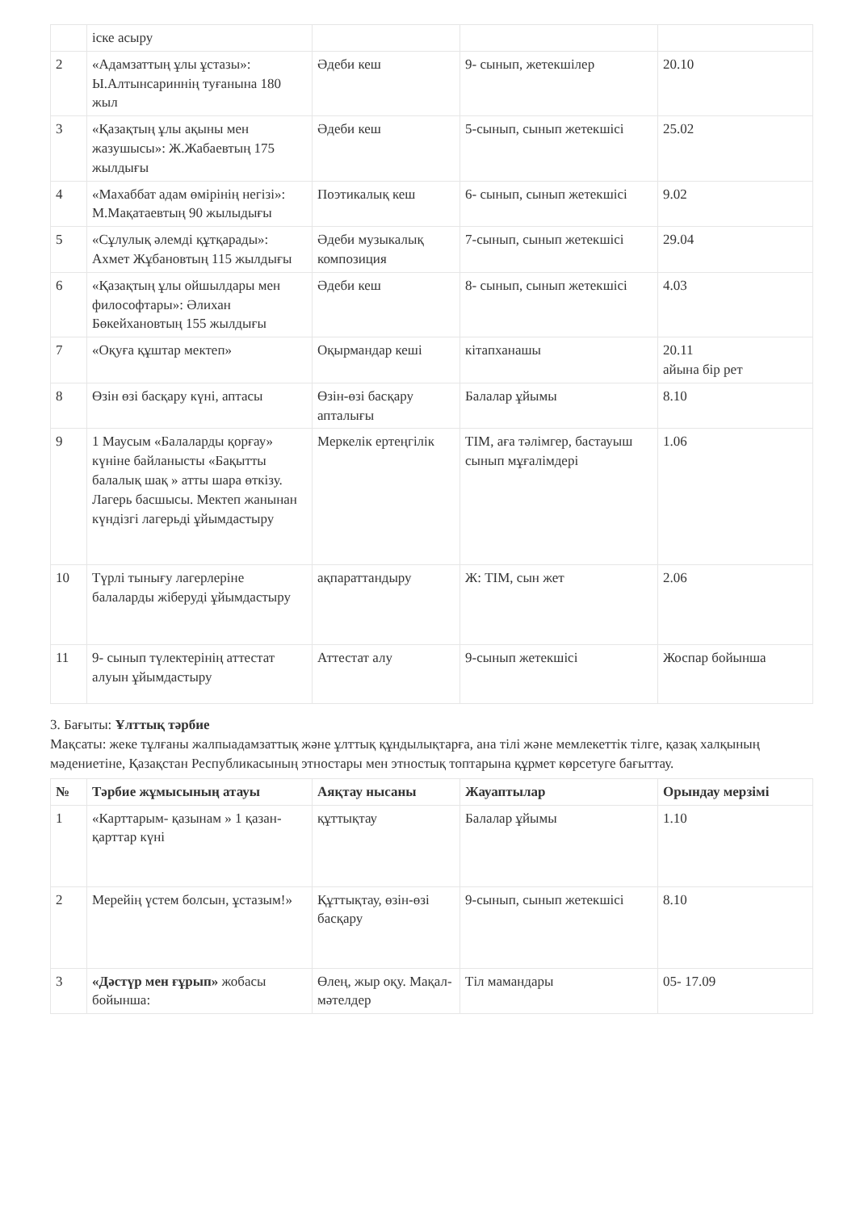| | іске асыру | | | |
| 2 | «Адамзаттың ұлы ұстазы»: Ы.Алтынсариннің туғанына 180 жыл | Әдеби кеш | 9- сынып, жетекшілер | 20.10 |
| 3 | «Қазақтың ұлы ақыны мен жазушысы»: Ж.Жабаевтың 175 жылдығы | Әдеби кеш | 5-сынып, сынып жетекшісі | 25.02 |
| 4 | «Махаббат адам өмірінің негізі»: М.Мақатаевтың 90 жылыдығы | Поэтикалық кеш | 6- сынып, сынып жетекшісі | 9.02 |
| 5 | «Сұлулық әлемді құтқарады»: Ахмет Жұбановтың 115 жылдығы | Әдеби музыкалық композиция | 7-сынып, сынып жетекшісі | 29.04 |
| 6 | «Қазақтың ұлы ойшылдары мен философтары»: Әлихан Бөкейхановтың 155 жылдығы | Әдеби кеш | 8- сынып, сынып жетекшісі | 4.03 |
| 7 | «Оқуға құштар мектеп» | Оқырмандар кеші | кітапханашы | 20.11 айына бір рет |
| 8 | Өзін өзі басқару күні, аптасы | Өзін-өзі басқару апталығы | Балалар ұйымы | 8.10 |
| 9 | 1 Маусым «Балаларды қорғау» күніне байланысты «Бақытты балалық шақ » атты шара өткізу. Лагерь басшысы. Мектеп жанынан күндізгі лагерьді ұйымдастыру | Меркелік ертеңгілік | ТІМ, аға тәлімгер, бастауыш сынып мұғалімдері | 1.06 |
| 10 | Түрлі тынығу лагерлеріне балаларды жіберуді ұйымдастыру | ақпараттандыру | Ж: ТІМ, сын жет | 2.06 |
| 11 | 9- сынып түлектерінің аттестат алуын ұйымдастыру | Аттестат алу | 9-сынып жетекшісі | Жоспар бойынша |
3. Бағыты: Ұлттық тәрбие
Мақсаты: жеке тұлғаны жалпыадамзаттық және ұлттық құндылықтарға, ана тілі және мемлекеттік тілге, қазақ халқының мәдениетіне, Қазақстан Республикасының этностары мен этностық топтарына құрмет көрсетуге бағыттау.
| № | Тәрбие жұмысының атауы | Аяқтау нысаны | Жауаптылар | Орындау мерзімі |
| --- | --- | --- | --- | --- |
| 1 | «Карттарым- қазынам » 1 қазан-қарттар күні | құттықтау | Балалар ұйымы | 1.10 |
| 2 | Мерейің үстем болсын, ұстазым!» | Құттықтау, өзін-өзі басқару | 9-сынып, сынып жетекшісі | 8.10 |
| 3 | «Дәстүр мен ғұрып» жобасы бойынша: | Өлең, жыр оқу. Мақал-мәтелдер | Тіл мамандары | 05- 17.09 |